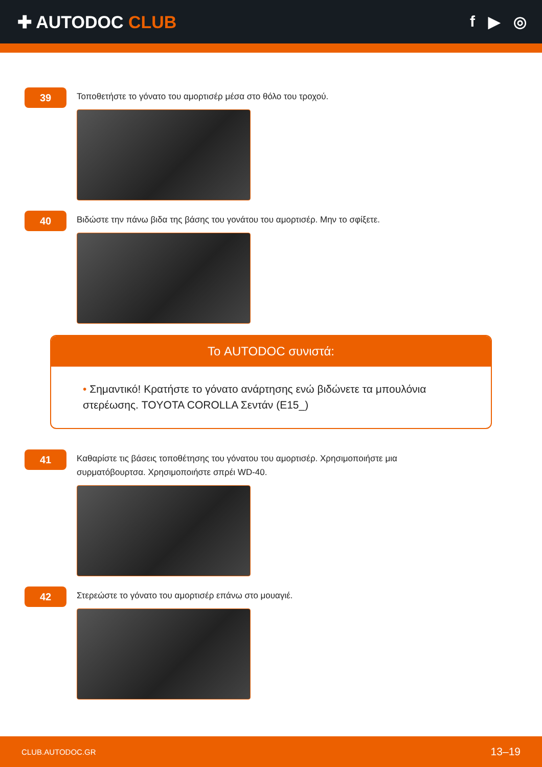✚ AUTODOC CLUB f ▶ ◎
39
Τοποθετήστε το γόνατο του αμορτισέρ μέσα στο θόλο του τροχού.
40
Βιδώστε την πάνω βιδα της βάσης του γονάτου του αμορτισέρ. Μην το σφίξετε.
Το AUTODOC συνιστά:
• Σημαντικό! Κρατήστε το γόνατο ανάρτησης ενώ βιδώνετε τα μπουλόνια στερέωσης. TOYOTA COROLLA Σεντάν (E15_)
41
Καθαρίστε τις βάσεις τοποθέτησης του γόνατου του αμορτισέρ. Χρησιμοποιήστε μια συρματόβουρτσα. Χρησιμοποιήστε σπρέι WD-40.
42
Στερεώστε το γόνατο του αμορτισέρ επάνω στο μουαγιέ.
CLUB.AUTODOC.GR 13–19